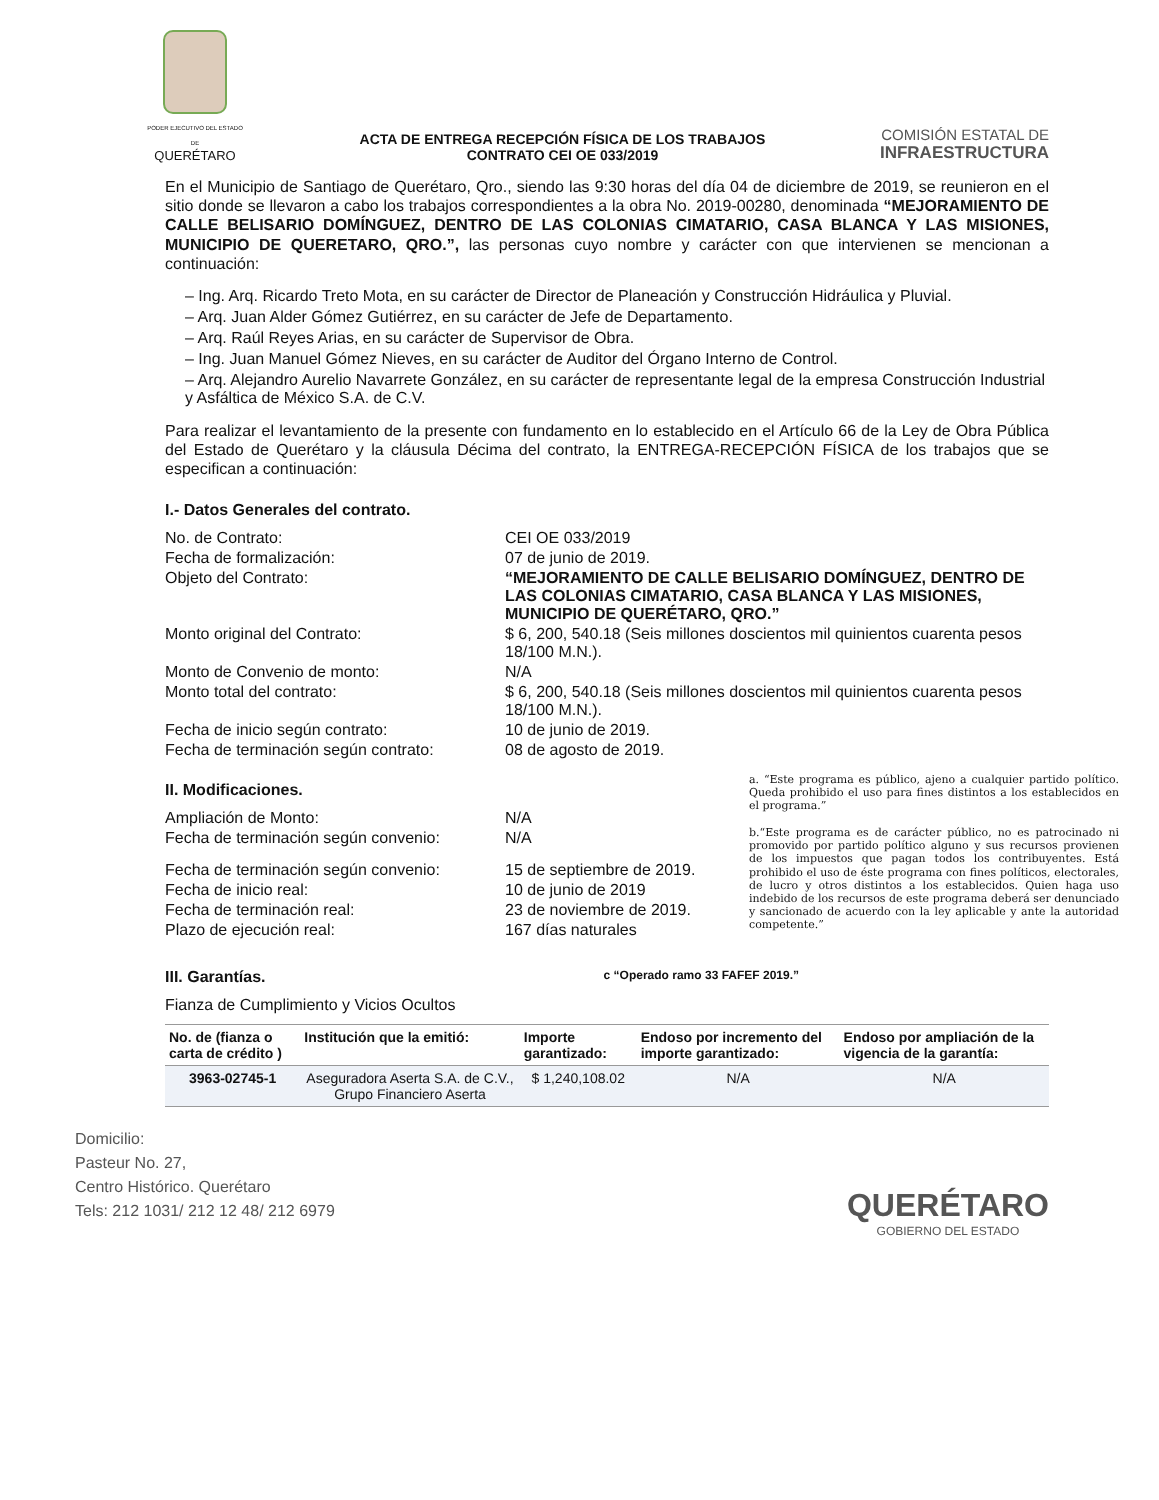PODER EJECUTIVO DEL ESTADO DE
QUERÉTARO
ACTA DE ENTREGA RECEPCIÓN FÍSICA DE LOS TRABAJOS
CONTRATO CEI OE 033/2019
COMISIÓN ESTATAL DE
INFRAESTRUCTURA
En el Municipio de Santiago de Querétaro, Qro., siendo las 9:30 horas del día 04 de diciembre de 2019, se reunieron en el sitio donde se llevaron a cabo los trabajos correspondientes a la obra No. 2019-00280, denominada “MEJORAMIENTO DE CALLE BELISARIO DOMÍNGUEZ, DENTRO DE LAS COLONIAS CIMATARIO, CASA BLANCA Y LAS MISIONES, MUNICIPIO DE QUERETARO, QRO.”, las personas cuyo nombre y carácter con que intervienen se mencionan a continuación:
– Ing. Arq. Ricardo Treto Mota, en su carácter de Director de Planeación y Construcción Hidráulica y Pluvial.
– Arq. Juan Alder Gómez Gutiérrez, en su carácter de Jefe de Departamento.
– Arq. Raúl Reyes Arias, en su carácter de Supervisor de Obra.
– Ing. Juan Manuel Gómez Nieves, en su carácter de Auditor del Órgano Interno de Control.
– Arq. Alejandro Aurelio Navarrete González, en su carácter de representante legal de la empresa Construcción Industrial y Asfáltica de México S.A. de C.V.
Para realizar el levantamiento de la presente con fundamento en lo establecido en el Artículo 66 de la Ley de Obra Pública del Estado de Querétaro y la cláusula Décima del contrato, la ENTREGA-RECEPCIÓN FÍSICA de los trabajos que se especifican a continuación:
I.- Datos Generales del contrato.
No. de Contrato:
CEI OE 033/2019
Fecha de formalización:
07 de junio de 2019.
Objeto del Contrato:
“MEJORAMIENTO DE CALLE BELISARIO DOMÍNGUEZ, DENTRO DE LAS COLONIAS CIMATARIO, CASA BLANCA Y LAS MISIONES, MUNICIPIO DE QUERÉTARO, QRO.”
Monto original del Contrato:
$ 6, 200, 540.18 (Seis millones doscientos mil quinientos cuarenta pesos 18/100 M.N.).
Monto de Convenio de monto:
N/A
Monto total del contrato:
$ 6, 200, 540.18 (Seis millones doscientos mil quinientos cuarenta pesos 18/100 M.N.).
Fecha de inicio según contrato:
10 de junio de 2019.
Fecha de terminación según contrato:
08 de agosto de 2019.
II. Modificaciones.
Ampliación de Monto:
N/A
Fecha de terminación según convenio:
N/A
Fecha de terminación según convenio:
15 de septiembre de 2019.
Fecha de inicio real:
10 de junio de 2019
Fecha de terminación real:
23 de noviembre de 2019.
Plazo de ejecución real:
167 días naturales
a. “Este programa es público, ajeno a cualquier partido político. Queda prohibido el uso para fines distintos a los establecidos en el programa.”
b.“Este programa es de carácter público, no es patrocinado ni promovido por partido político alguno y sus recursos provienen de los impuestos que pagan todos los contribuyentes. Está prohibido el uso de éste programa con fines políticos, electorales, de lucro y otros distintos a los establecidos. Quien haga uso indebido de los recursos de este programa deberá ser denunciado y sancionado de acuerdo con la ley aplicable y ante la autoridad competente.”
III. Garantías.
c “Operado ramo 33 FAFEF 2019.”
Fianza de Cumplimiento y Vicios Ocultos
| No. de (fianza o carta de crédito ) | Institución que la emitió: | Importe garantizado: | Endoso por incremento del importe garantizado: | Endoso por ampliación de la vigencia de la garantía: |
| --- | --- | --- | --- | --- |
| 3963-02745-1 | Aseguradora Aserta S.A. de C.V., Grupo Financiero Aserta | $ 1,240,108.02 | N/A | N/A |
Domicilio:
Pasteur No. 27,
Centro Histórico. Querétaro
Tels: 212 1031/ 212 12 48/ 212 6979
QUERÉTARO
GOBIERNO DEL ESTADO